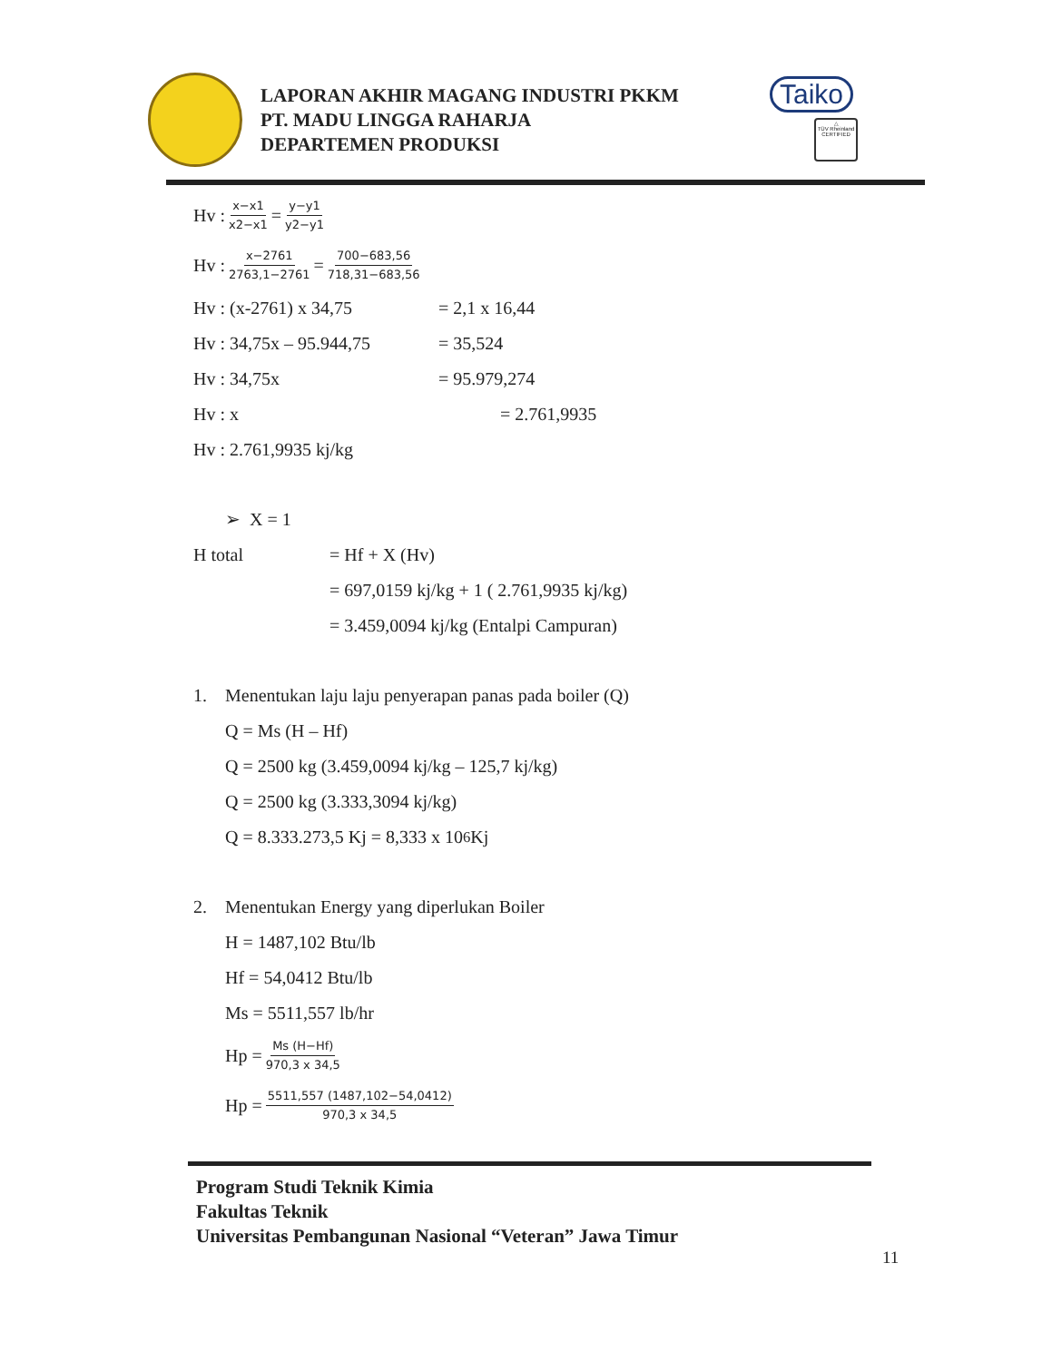LAPORAN AKHIR MAGANG INDUSTRI PKKM
PT. MADU LINGGA RAHARJA
DEPARTEMEN PRODUKSI
Taiko
△
TÜV Rheinland CERTIFIED
Hv : x−x1 x2−x1 = y−y1 y2−y1
Hv : x−2761 2763,1−2761 = 700−683,56 718,31−683,56
Hv : (x-2761) x 34,75 = 2,1 x 16,44
Hv : 34,75x – 95.944,75 = 35,524
Hv : 34,75x = 95.979,274
Hv : x = 2.761,9935
Hv : 2.761,9935 kj/kg
➢ X = 1
H total = Hf + X (Hv)
= 697,0159 kj/kg + 1 ( 2.761,9935 kj/kg)
= 3.459,0094 kj/kg (Entalpi Campuran)
1. Menentukan laju laju penyerapan panas pada boiler (Q)
Q = Ms (H – Hf)
Q = 2500 kg (3.459,0094 kj/kg – 125,7 kj/kg)
Q = 2500 kg (3.333,3094 kj/kg)
Q = 8.333.273,5 Kj = 8,333 x 10<sup>6</sup> Kj
2. Menentukan Energy yang diperlukan Boiler
H = 1487,102 Btu/lb
Hf = 54,0412 Btu/lb
Ms = 5511,557 lb/hr
Hp = Ms (H−Hf) 970,3 x 34,5
Hp = 5511,557 (1487,102−54,0412) 970,3 x 34,5
Program Studi Teknik Kimia
Fakultas Teknik
Universitas Pembangunan Nasional “Veteran” Jawa Timur
11